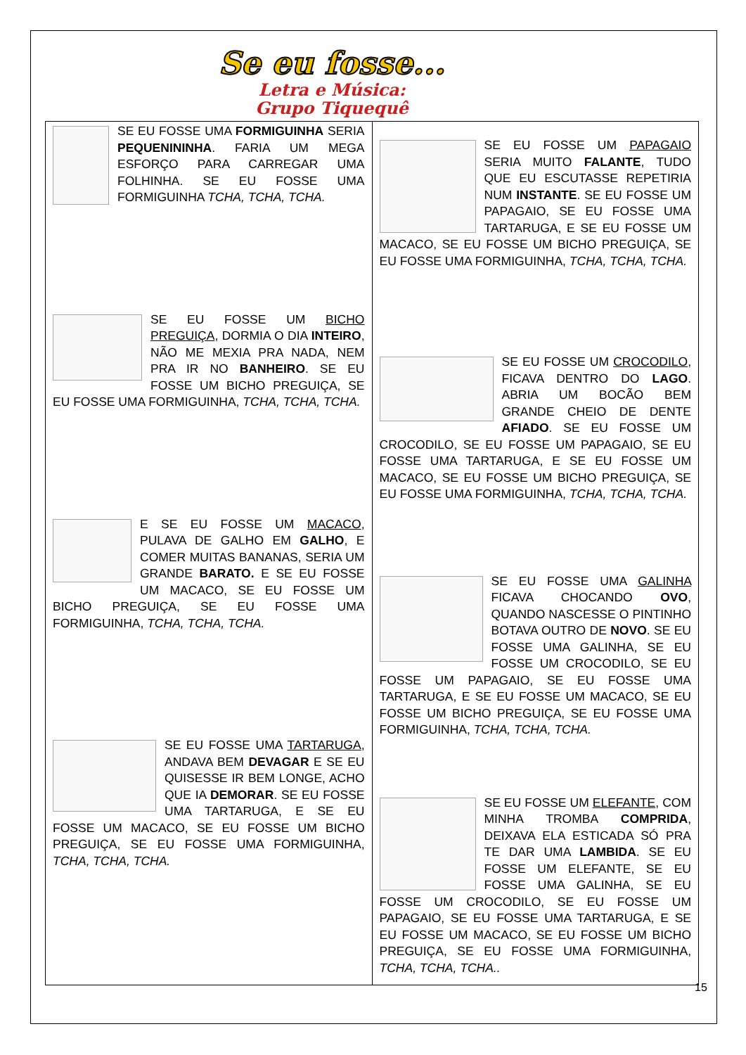Se eu fosse...
Letra e Música:
Grupo Tiquequê
| SE EU FOSSE UMA FORMIGUINHA SERIA PEQUENININHA . FARIA UM MEGA ESFORÇO PARA CARREGAR UMA FOLHINHA. SE EU FOSSE UMA FORMIGUINHA TCHA, TCHA, TCHA. SE EU FOSSE UM BICHO PREGUIÇA , DORMIA O DIA INTEIRO , NÃO ME MEXIA PRA NADA, NEM PRA IR NO BANHEIRO . SE EU FOSSE UM BICHO PREGUIÇA, SE EU FOSSE UMA FORMIGUINHA, TCHA, TCHA, TCHA. E SE EU FOSSE UM MACACO , PULAVA DE GALHO EM GALHO , E COMER MUITAS BANANAS, SERIA UM GRANDE BARATO. E SE EU FOSSE UM MACACO, SE EU FOSSE UM BICHO PREGUIÇA, SE EU FOSSE UMA FORMIGUINHA, TCHA, TCHA, TCHA. SE EU FOSSE UMA TARTARUGA , ANDAVA BEM DEVAGAR E SE EU QUISESSE IR BEM LONGE, ACHO QUE IA DEMORAR . SE EU FOSSE UMA TARTARUGA, E SE EU FOSSE UM MACACO, SE EU FOSSE UM BICHO PREGUIÇA, SE EU FOSSE UMA FORMIGUINHA, TCHA, TCHA, TCHA. | SE EU FOSSE UM PAPAGAIO SERIA MUITO FALANTE , TUDO QUE EU ESCUTASSE REPETIRIA NUM INSTANTE . SE EU FOSSE UM PAPAGAIO, SE EU FOSSE UMA TARTARUGA, E SE EU FOSSE UM MACACO, SE EU FOSSE UM BICHO PREGUIÇA, SE EU FOSSE UMA FORMIGUINHA, TCHA, TCHA, TCHA. SE EU FOSSE UM CROCODILO , FICAVA DENTRO DO LAGO . ABRIA UM BOCÃO BEM GRANDE CHEIO DE DENTE AFIADO . SE EU FOSSE UM CROCODILO, SE EU FOSSE UM PAPAGAIO, SE EU FOSSE UMA TARTARUGA, E SE EU FOSSE UM MACACO, SE EU FOSSE UM BICHO PREGUIÇA, SE EU FOSSE UMA FORMIGUINHA, TCHA, TCHA, TCHA. SE EU FOSSE UMA GALINHA FICAVA CHOCANDO OVO , QUANDO NASCESSE O PINTINHO BOTAVA OUTRO DE NOVO . SE EU FOSSE UMA GALINHA, SE EU FOSSE UM CROCODILO, SE EU FOSSE UM PAPAGAIO, SE EU FOSSE UMA TARTARUGA, E SE EU FOSSE UM MACACO, SE EU FOSSE UM BICHO PREGUIÇA, SE EU FOSSE UMA FORMIGUINHA, TCHA, TCHA, TCHA. SE EU FOSSE UM ELEFANTE , COM MINHA TROMBA COMPRIDA , DEIXAVA ELA ESTICADA SÓ PRA TE DAR UMA LAMBIDA . SE EU FOSSE UM ELEFANTE, SE EU FOSSE UMA GALINHA, SE EU FOSSE UM CROCODILO, SE EU FOSSE UM PAPAGAIO, SE EU FOSSE UMA TARTARUGA, E SE EU FOSSE UM MACACO, SE EU FOSSE UM BICHO PREGUIÇA, SE EU FOSSE UMA FORMIGUINHA, TCHA, TCHA, TCHA.. |
15